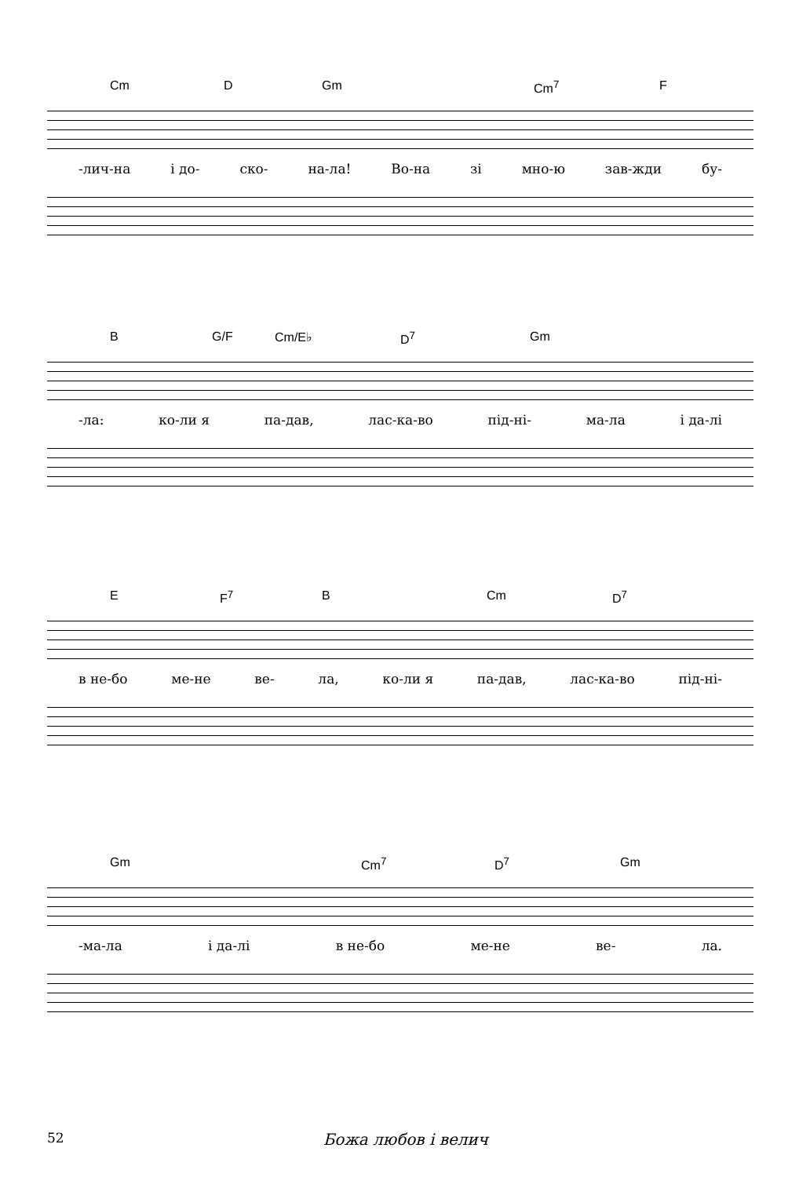Cm D Gm Cm<sup>7</sup> F
-лич-на і до- ско- на-ла! Во-на зі мно-ю зав-жди бу-
B G/F Cm/E♭ D<sup>7</sup> Gm
-ла: ко-ли я па-дав, лас-ка-во під-ні- ма-ла і да-лі
E F<sup>7</sup> B Cm D<sup>7</sup>
в не-бо ме-не ве- ла, ко-ли я па-дав, лас-ка-во під-ні-
Gm Cm<sup>7</sup> D<sup>7</sup> Gm
-ма-ла і да-лі в не-бо ме-не ве- ла.
52 Божа любов і велич